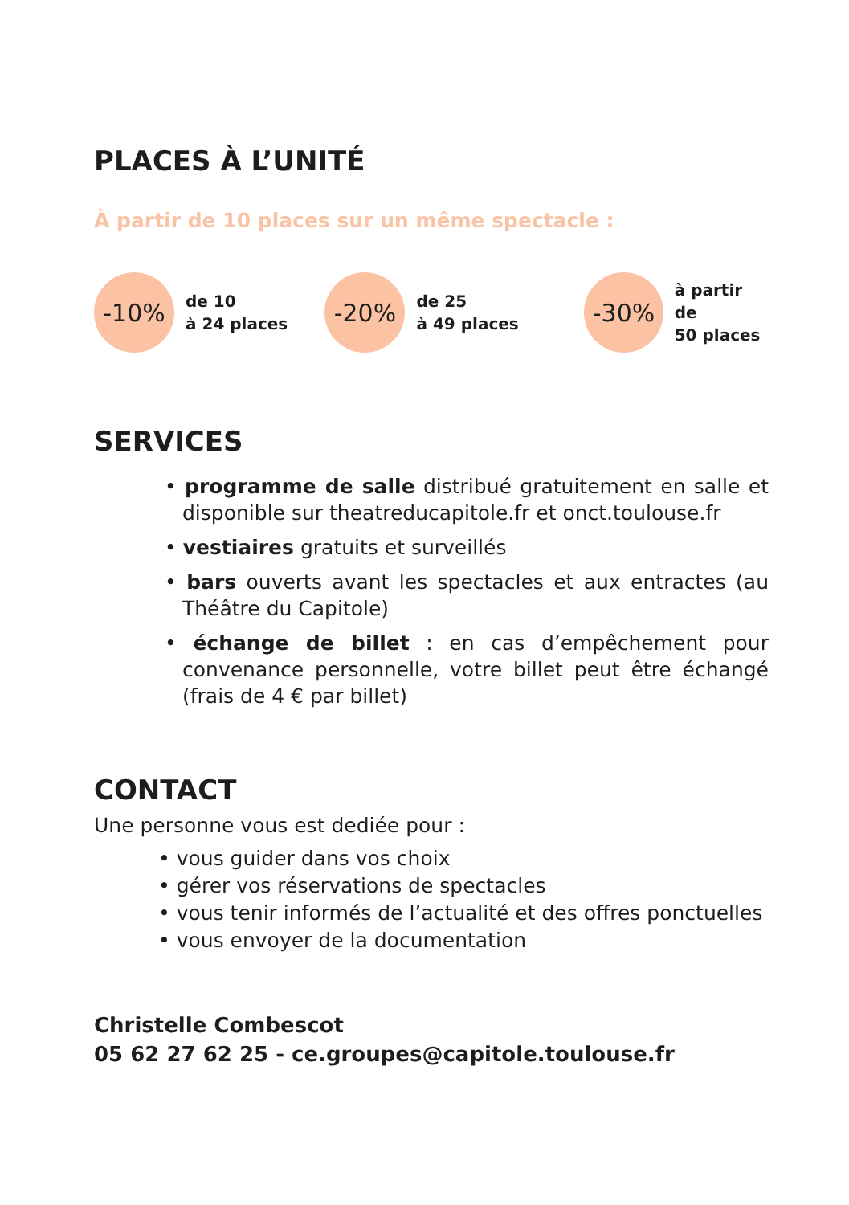PLACES À L’UNITÉ
À partir de 10 places sur un même spectacle :
-10%
de 10
à 24 places
-20%
de 25
à 49 places
-30%
à partir de
50 places
SERVICES
• programme de salle distribué gratuitement en salle et disponible sur theatreducapitole.fr et onct.toulouse.fr
• vestiaires gratuits et surveillés
• bars ouverts avant les spectacles et aux entractes (au Théâtre du Capitole)
• échange de billet : en cas d’empêchement pour convenance personnelle, votre billet peut être échangé (frais de 4 € par billet)
CONTACT
Une personne vous est dediée pour :
• vous guider dans vos choix
• gérer vos réservations de spectacles
• vous tenir informés de l’actualité et des offres ponctuelles
• vous envoyer de la documentation
Christelle Combescot
05 62 27 62 25 - ce.groupes@capitole.toulouse.fr